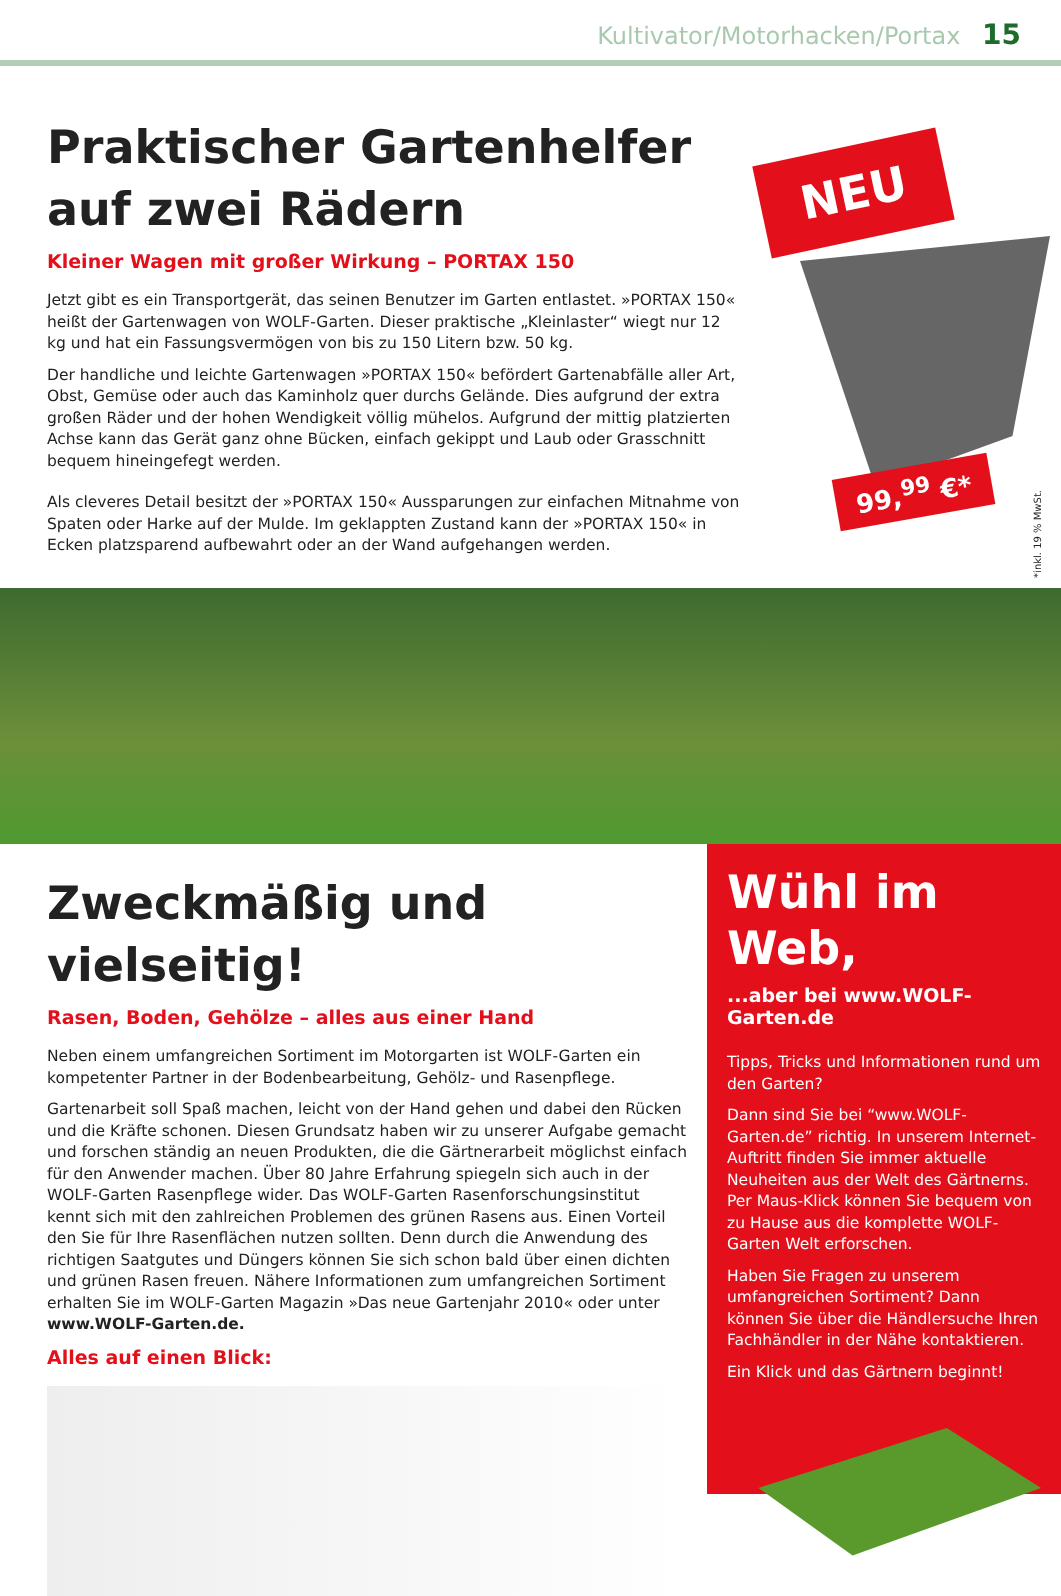Kultivator/Motorhacken/Portax 15
Praktischer Gartenhelfer auf zwei Rädern
Kleiner Wagen mit großer Wirkung – PORTAX 150
Jetzt gibt es ein Transportgerät, das seinen Benutzer im Garten entlastet. »PORTAX 150« heißt der Gartenwagen von WOLF-Garten. Dieser praktische „Kleinlaster“ wiegt nur 12 kg und hat ein Fassungsvermögen von bis zu 150 Litern bzw. 50 kg.
Der handliche und leichte Gartenwagen »PORTAX 150« befördert Gartenabfälle aller Art, Obst, Gemüse oder auch das Kaminholz quer durchs Gelände. Dies aufgrund der extra großen Räder und der hohen Wendigkeit völlig mühelos. Aufgrund der mittig platzierten Achse kann das Gerät ganz ohne Bücken, einfach gekippt und Laub oder Grasschnitt bequem hineingefegt werden.
Als cleveres Detail besitzt der »PORTAX 150« Aussparungen zur einfachen Mitnahme von Spaten oder Harke auf der Mulde. Im geklappten Zustand kann der »PORTAX 150« in Ecken platzsparend aufbewahrt oder an der Wand aufgehangen werden.
NEU
99,<sup>99</sup> €*
*inkl. 19 % MwSt.
Zweckmäßig und vielseitig!
Rasen, Boden, Gehölze – alles aus einer Hand
Neben einem umfangreichen Sortiment im Motorgarten ist WOLF-Garten ein kompetenter Partner in der Bodenbearbeitung, Gehölz- und Rasenpflege.
Gartenarbeit soll Spaß machen, leicht von der Hand gehen und dabei den Rücken und die Kräfte schonen. Diesen Grundsatz haben wir zu unserer Aufgabe gemacht und forschen ständig an neuen Produkten, die die Gärtnerarbeit möglichst einfach für den Anwender machen. Über 80 Jahre Erfahrung spiegeln sich auch in der WOLF-Garten Rasenpflege wider. Das WOLF-Garten Rasenforschungsinstitut kennt sich mit den zahlreichen Problemen des grünen Rasens aus. Einen Vorteil den Sie für Ihre Rasenflächen nutzen sollten. Denn durch die Anwendung des richtigen Saatgutes und Düngers können Sie sich schon bald über einen dichten und grünen Rasen freuen. Nähere Informationen zum umfangreichen Sortiment erhalten Sie im WOLF-Garten Magazin »Das neue Gartenjahr 2010« oder unter www.WOLF-Garten.de.
Alles auf einen Blick:
Wühl im Web,
...aber bei www.WOLF-Garten.de
Tipps, Tricks und Informationen rund um den Garten?
Dann sind Sie bei “www.WOLF-Garten.de” richtig. In unserem Internet-Auftritt finden Sie immer aktuelle Neuheiten aus der Welt des Gärtnerns. Per Maus-Klick können Sie bequem von zu Hause aus die komplette WOLF-Garten Welt erforschen.
Haben Sie Fragen zu unserem umfangreichen Sortiment? Dann können Sie über die Händlersuche Ihren Fachhändler in der Nähe kontaktieren.
Ein Klick und das Gärtnern beginnt!